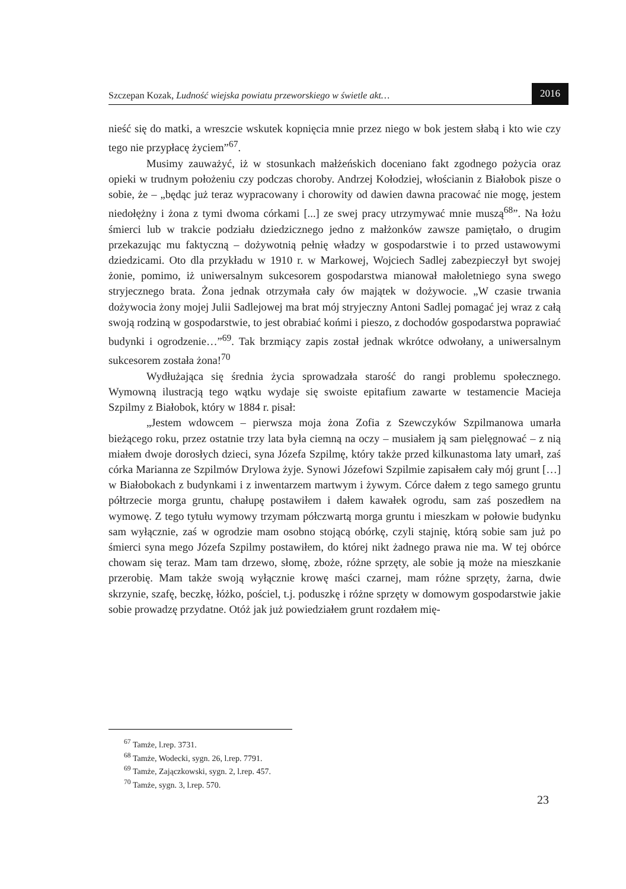Szczepan Kozak, Ludność wiejska powiatu przeworskiego w świetle akt… 2016
nieść się do matki, a wreszcie wskutek kopnięcia mnie przez niego w bok jestem słabą i kto wie czy tego nie przypłacę życiem”<sup>67</sup>.
Musimy zauważyć, iż w stosunkach małżeńskich doceniano fakt zgodnego pożycia oraz opieki w trudnym położeniu czy podczas choroby. Andrzej Kołodziej, włościanin z Białobok pisze o sobie, że – „będąc już teraz wypracowany i chorowity od dawien dawna pracować nie mogę, jestem niedołężny i żona z tymi dwoma córkami [...] ze swej pracy utrzymywać mnie muszą<sup>68</sup>”. Na łożu śmierci lub w trakcie podziału dziedzicznego jedno z małżonków zawsze pamiętało, o drugim przekazując mu faktyczną – dożywotnią pełnię władzy w gospodarstwie i to przed ustawowymi dziedzicami. Oto dla przykładu w 1910 r. w Markowej, Wojciech Sadlej zabezpieczył byt swojej żonie, pomimo, iż uniwersalnym sukcesorem gospodarstwa mianował małoletniego syna swego stryjecznego brata. Żona jednak otrzymała cały ów majątek w dożywocie. „W czasie trwania dożywocia żony mojej Julii Sadlejowej ma brat mój stryjeczny Antoni Sadlej pomagać jej wraz z całą swoją rodziną w gospodarstwie, to jest obrabiać końmi i pieszo, z dochodów gospodarstwa poprawiać budynki i ogrodzenie…”<sup>69</sup>. Tak brzmiący zapis został jednak wkrótce odwołany, a uniwersalnym sukcesorem została żona!<sup>70</sup>
Wydłużająca się średnia życia sprowadzała starość do rangi problemu społecznego. Wymowną ilustracją tego wątku wydaje się swoiste epitafium zawarte w testamencie Macieja Szpilmy z Białobok, który w 1884 r. pisał:
„Jestem wdowcem – pierwsza moja żona Zofia z Szewczyków Szpilmanowa umarła bieżącego roku, przez ostatnie trzy lata była ciemną na oczy – musiałem ją sam pielęgnować – z nią miałem dwoje dorosłych dzieci, syna Józefa Szpilmę, który także przed kilkunastoma laty umarł, zaś córka Marianna ze Szpilmów Drylowa żyje. Synowi Józefowi Szpilmie zapisałem cały mój grunt […] w Białobokach z budynkami i z inwentarzem martwym i żywym. Córce dałem z tego samego gruntu półtrzecie morga gruntu, chałupę postawiłem i dałem kawałek ogrodu, sam zaś poszedłem na wymowę. Z tego tytułu wymowy trzymam półczwartą morga gruntu i mieszkam w połowie budynku sam wyłącznie, zaś w ogrodzie mam osobno stojącą obórkę, czyli stajnię, którą sobie sam już po śmierci syna mego Józefa Szpilmy postawiłem, do której nikt żadnego prawa nie ma. W tej obórce chowam się teraz. Mam tam drzewo, słomę, zboże, różne sprzęty, ale sobie ją może na mieszkanie przerobię. Mam także swoją wyłącznie krowę maści czarnej, mam różne sprzęty, żarna, dwie skrzynie, szafę, beczkę, łóżko, pościel, t.j. poduszkę i różne sprzęty w domowym gospodarstwie jakie sobie prowadzę przydatne. Otóż jak już powiedziałem grunt rozdałem mię-
<sup>67</sup> Tamże, l.rep. 3731.
<sup>68</sup> Tamże, Wodecki, sygn. 26, l.rep. 7791.
<sup>69</sup> Tamże, Zajączkowski, sygn. 2, l.rep. 457.
<sup>70</sup> Tamże, sygn. 3, l.rep. 570.
23